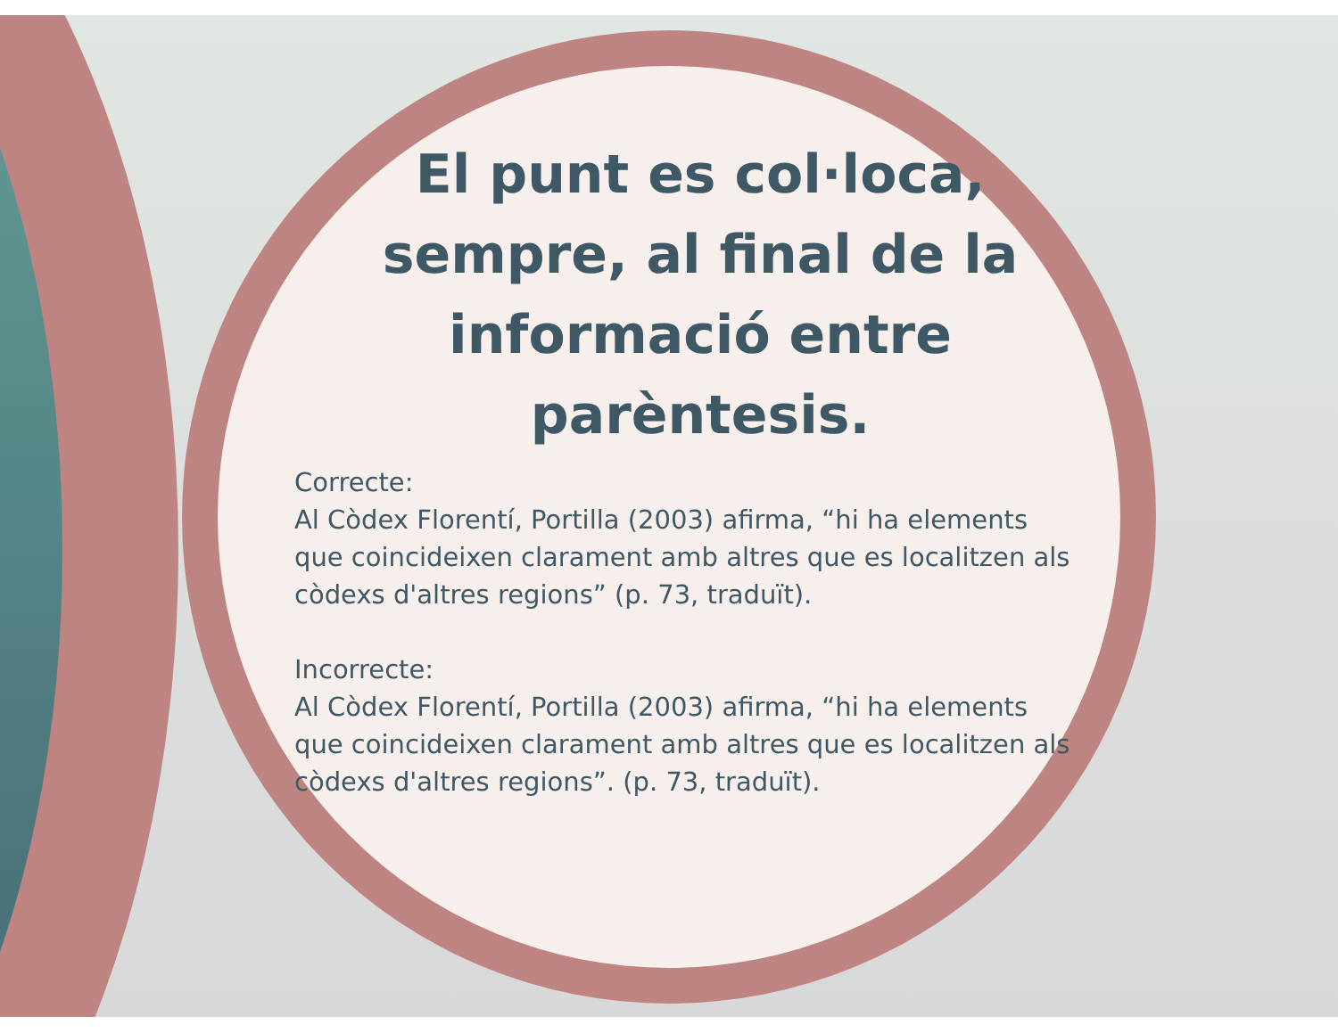El punt es col·loca, sempre, al final de la informació entre parèntesis.
Correcte:
Al Còdex Florentí, Portilla (2003) afirma, “hi ha elements que coincideixen clarament amb altres que es localitzen als còdexs d'altres regions” (p. 73, traduït).
Incorrecte:
Al Còdex Florentí, Portilla (2003) afirma, “hi ha elements que coincideixen clarament amb altres que es localitzen als còdexs d'altres regions”. (p. 73, traduït).